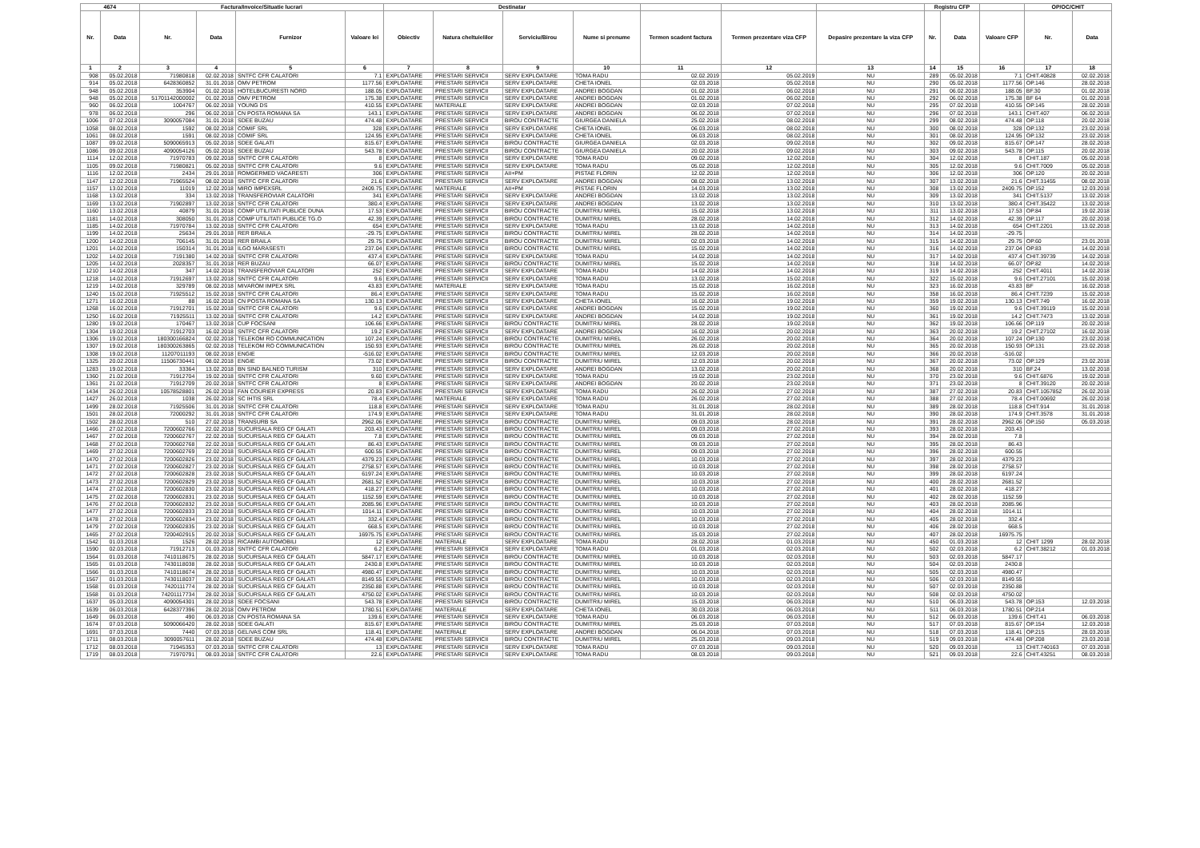| 4674 | | Factura/Invoice/Situatie lucrari | | | | Destinatar | | | | | | | Registru CFP | | | OP/OC/CHIT | |
| --- | --- | --- | --- | --- | --- | --- | --- | --- | --- | --- | --- | --- | --- | --- | --- | --- | --- |
| Nr. | Data | Nr. | Data | Furnizor | Valoare lei | Obiectiv | Natura cheltuielilor | Serviciu/Birou | Nume si prenume | Termen scadent factura | Termen prezentare viza CFP | Depasire prezentare la viza CFP | Nr. | Data | Valoare CFP | Nr. | Data |
| 1 | 2 | 3 | 4 | 5 | 6 | 7 | 8 | 9 | 10 | 11 | 12 | 13 | 14 | 15 | 16 | 17 | 18 |
| 908 | 05.02.2018 | 71980818 | 02.02.2018 | SNTFC CFR CALATORI | 7.1 | EXPLOATARE | PRESTARI SERVICII | SERV EXPLOATARE | TOMA RADU | 02.02.2019 | 05.02.2019 | NU | 289 | 05.02.2018 | 7.1 | CHIT.40828 | 02.02.2018 |
| 914 | 05.02.2018 | 6428360852 | 31.01.2018 | OMV PETROM | 1177.56 | EXPLOATARE | PRESTARI SERVICII | SERV EXPLOATARE | CHETA IONEL | 02.03.2018 | 05.02.2018 | NU | 290 | 05.02.2018 | 1177.56 | OP.146 | 28.02.2018 |
| 948 | 05.02.2018 | 353904 | 01.02.2018 | HOTELBUCURESTI NORD | 188.05 | EXPLOATARE | PRESTARI SERVICII | SERV EXPLOATARE | ANDREI BOGDAN | 01.02.2018 | 06.02.2018 | NU | 291 | 06.02.2018 | 188.05 | BF.30 | 01.02.2018 |
| 948 | 05.02.2018 | 51701142000002 | 01.02.2018 | OMV PETROM | 175.38 | EXPLOATARE | PRESTARI SERVICII | SERV EXPLOATARE | ANDREI BOGDAN | 01.02.2018 | 06.02.2018 | NU | 292 | 06.02.2018 | 175.38 | BF 64 | 01.02.2018 |
| 960 | 06.02.2018 | 1004767 | 06.02.2018 | YOUNG DS | 410.55 | EXPLOATARE | MATERIALE | SERV EXPLOATARE | ANDREI BOGDAN | 02.03.2018 | 07.02.2018 | NU | 295 | 07.02.2018 | 410.55 | OP.145 | 28.02.2018 |
| 978 | 06.02.2018 | 296 | 06.02.2018 | CN POSTA ROMANA SA | 143.1 | EXPLOATARE | PRESTARI SERVICII | SERV EXPLOATARE | ANDREI BOGDAN | 06.02.2018 | 07.02.2018 | NU | 296 | 07.02.2018 | 143.1 | CHIT.407 | 06.02.2018 |
| 1006 | 07.02.2018 | 3090057084 | 31.01.2018 | SDEE BUZAU | 474.48 | EXPLOATARE | PRESTARI SERVICII | BIROU CONTRACTE | GIURGEA DANIELA | 25.02.2018 | 08.02.2018 | NU | 299 | 08.02.2018 | 474.48 | OP.118 | 20.02.2018 |
| 1058 | 08.02.2018 | 1592 | 08.02.2018 | COMIF SRL | 328 | EXPLOATARE | PRESTARI SERVICII | SERV EXPLOATARE | CHETA IONEL | 06.03.2018 | 08.02.2018 | NU | 300 | 08.02.2018 | 328 | OP.132 | 23.02.2018 |
| 1061 | 08.02.2018 | 1591 | 08.02.2018 | COMIF SRL | 124.95 | EXPLOATARE | PRESTARI SERVICII | SERV EXPLOATARE | CHETA IONEL | 06.03.2018 | 08.02.2018 | NU | 301 | 08.02.2018 | 124.95 | OP.132 | 23.02.2018 |
| 1087 | 09.02.2018 | 5090065913 | 05.02.2018 | SDEE GALATI | 815.67 | EXPLOATARE | PRESTARI SERVICII | BIROU CONTRACTE | GIURGEA DANIELA | 02.03.2018 | 09.02.2018 | NU | 302 | 09.02.2018 | 815.67 | OP.147 | 28.02.2018 |
| 1086 | 09.02.2018 | 4090054126 | 05.02.2018 | SDEE BUZAU | 543.78 | EXPLOATARE | PRESTARI SERVICII | BIROU CONTRACTE | GIURGEA DANIELA | 20.02.2018 | 09.02.2018 | NU | 303 | 09.02.2018 | 543.78 | OP.115 | 20.02.2018 |
| 1114 | 12.02.2018 | 71970783 | 09.02.2018 | SNTFC CFR CALATORI | 8 | EXPLOATARE | PRESTARI SERVICII | SERV EXPLOATARE | TOMA RADU | 09.02.2018 | 12.02.2018 | NU | 304 | 12.02.2018 | 8 | CHIT.187 | 05.02.2018 |
| 1105 | 09.02.2018 | 71980821 | 05.02.2018 | SNTFC CFR CALATORI | 9.6 | EXPLOATARE | PRESTARI SERVICII | SERV EXPLOATARE | TOMA RADU | 05.02.2018 | 12.02.2018 | NU | 305 | 12.02.2018 | 9.6 | CHIT.7009 | 05.02.2018 |
| 1116 | 12.02.2018 | 2434 | 29.01.2018 | ROMGERMED VACARESTI | 306 | EXPLOATARE | PRESTARI SERVICII | AII+PM | PISTAE FLORIN | 12.02.2018 | 12.02.2018 | NU | 306 | 12.02.2018 | 306 | OP.120 | 20.02.2018 |
| 1147 | 12.02.2018 | 71965524 | 08.02.2018 | SNTFC CFR CALATORI | 21.6 | EXPLOATARE | PRESTARI SERVICII | SERV EXPLOATARE | ANDREI BOGDAN | 08.02.2018 | 13.02.2018 | NU | 307 | 13.02.2018 | 21.6 | CHIT.31455 | 08.02.2018 |
| 1157 | 13.02.2018 | 11019 | 12.02.2018 | MIRO IMPEXSRL | 2409.75 | EXPLOATARE | MATERIALE | AII+PM | PISTAE FLORIN | 14.03.2018 | 13.02.2018 | NU | 308 | 13.02.2018 | 2409.75 | OP.152 | 12.03.2018 |
| 1168 | 13.02.2018 | 334 | 13.02.2018 | TRANSFEROVIAR CALATORI | 341 | EXPLOATARE | PRESTARI SERVICII | SERV EXPLOATARE | ANDREI BOGDAN | 13.02.2018 | 13.02.2018 | NU | 309 | 13.02.2018 | 341 | CHIT.5137 | 13.02.2018 |
| 1169 | 13.02.2018 | 71902897 | 13.02.2018 | SNTFC CFR CALATORI | 380.4 | EXPLOATARE | PRESTARI SERVICII | SERV EXPLOATARE | ANDREI BOGDAN | 13.02.2018 | 13.02.2018 | NU | 310 | 13.02.2018 | 380.4 | CHIT.35422 | 13.02.2018 |
| 1160 | 13.02.2018 | 40879 | 31.01.2018 | COMP UTILITATI PUBLICE DUNA | 17.53 | EXPLOATARE | PRESTARI SERVICII | BIROU CONTRACTE | DUMITRIU MIREL | 15.02.2018 | 13.02.2018 | NU | 311 | 13.02.2018 | 17.53 | OP.84 | 19.02.2018 |
| 1181 | 14.02.2018 | 308050 | 31.01.2018 | COMP UTILITATI PUBLICE TG.O | 42.39 | EXPLOATARE | PRESTARI SERVICII | BIROU CONTRACTE | DUMITRIU MIREL | 28.02.2018 | 14.02.2018 | NU | 312 | 14.02.2018 | 42.39 | OP.117 | 20.02.2018 |
| 1185 | 14.02.2018 | 71970784 | 13.02.2018 | SNTFC CFR CALATORI | 654 | EXPLOATARE | PRESTARI SERVICII | SERV EXPLOATARE | TOMA RADU | 13.02.2018 | 14.02.2018 | NU | 313 | 14.02.2018 | 654 | CHIT.2201 | 13.02.2018 |
| 1199 | 14.02.2018 | 25634 | 29.01.2018 | RER BRAILA | -29.75 | EXPLOATARE | PRESTARI SERVICII | BIROU CONTRACTE | DUMITRIU MIREL | 28.02.2018 | 14.02.2018 | NU | 314 | 14.02.2018 | -29.75 | | |
| 1200 | 14.02.2018 | 706145 | 31.01.2018 | RER BRAILA | 29.75 | EXPLOATARE | PRESTARI SERVICII | BIROU CONTRACTE | DUMITRIU MIREL | 02.03.2018 | 14.02.2018 | NU | 315 | 14.02.2018 | 29.75 | OP.60 | 23.01.2018 |
| 1201 | 14.02.2018 | 150314 | 31.01.2018 | ILGO MARASESTI | 237.04 | EXPLOATARE | PRESTARI SERVICII | BIROU CONTRACTE | DUMITRIU MIREL | 15.02.2018 | 14.02.2018 | NU | 316 | 14.02.2018 | 237.04 | OP.83 | 14.02.2018 |
| 1202 | 14.02.2018 | 7191380 | 14.02.2018 | SNTFC CFR CALATORI | 437.4 | EXPLOATARE | PRESTARI SERVICII | SERV EXPLOATARE | TOMA RADU | 14.02.2018 | 14.02.2018 | NU | 317 | 14.02.2018 | 437.4 | CHIT.39739 | 14.02.2018 |
| 1205 | 14.02.2018 | 2028357 | 31.01.2018 | RER BUZAU | 66.07 | EXPLOATARE | PRESTARI SERVICII | BIROU CONTRACTE | DUMITRIU MIREL | 15.02.2018 | 14.02.2018 | NU | 318 | 14.02.2018 | 66.07 | OP.82 | 14.02.2018 |
| 1210 | 14.02.2018 | 347 | 14.02.2018 | TRANSFEROVIAR CALATORI | 252 | EXPLOATARE | PRESTARI SERVICII | SERV EXPLOATARE | TOMA RADU | 14.02.2018 | 14.02.2018 | NU | 319 | 14.02.2018 | 252 | CHIT.4011 | 14.02.2018 |
| 1218 | 14.02.2018 | 71912697 | 13.02.2018 | SNTFC CFR CALATORI | 9.6 | EXPLOATARE | PRESTARI SERVICII | SERV EXPLOATARE | TOMA RADU | 13.02.2018 | 15.02.2018 | NU | 322 | 15.02.2018 | 9.6 | CHIT.27101 | 15.02.2018 |
| 1219 | 14.02.2018 | 329789 | 08.02.2018 | MIVAROM IMPEX SRL | 43.83 | EXPLOATARE | MATERIALE | SERV EXPLOATARE | TOMA RADU | 15.02.2018 | 16.02.2018 | NU | 323 | 16.02.2018 | 43.83 | BF | 16.02.2018 |
| 1240 | 15.02.2018 | 71925512 | 15.02.2018 | SNTFC CFR CALATORI | 86.4 | EXPLOATARE | PRESTARI SERVICII | SERV EXPLOATARE | TOMA RADU | 15.02.2018 | 16.02.2018 | NU | 358 | 16.02.2018 | 86.4 | CHIT.7239 | 15.02.2018 |
| 1271 | 16.02.2018 | 88 | 16.02.2018 | CN POSTA ROMANA SA | 130.13 | EXPLOATARE | PRESTARI SERVICII | SERV EXPLOATARE | CHETA IONEL | 16.02.2018 | 19.02.2018 | NU | 359 | 19.02.2018 | 130.13 | CHIT.749 | 16.02.2018 |
| 1268 | 16.02.2018 | 71912701 | 15.02.2018 | SNTFC CFR CALATORI | 9.6 | EXPLOATARE | PRESTARI SERVICII | SERV EXPLOATARE | ANDREI BOGDAN | 15.02.2018 | 19.02.2018 | NU | 360 | 19.02.2018 | 9.6 | CHIT.39119 | 15.02.2018 |
| 1250 | 16.02.2018 | 71925511 | 13.02.2018 | SNTFC CFR CALATORI | 14.2 | EXPLOATARE | PRESTARI SERVICII | SERV EXPLOATARE | ANDREI BOGDAN | 14.02.2018 | 19.02.2018 | NU | 361 | 19.02.2018 | 14.2 | CHIT.7473 | 13.02.2018 |
| 1280 | 19.02.2018 | 170467 | 13.02.2018 | CUP FOCSANI | 106.66 | EXPLOATARE | PRESTARI SERVICII | BIROU CONTRACTE | DUMITRIU MIREL | 28.02.2018 | 19.02.2018 | NU | 362 | 19.02.2018 | 106.66 | OP.119 | 20.02.2018 |
| 1304 | 19.02.2018 | 71912703 | 16.02.2018 | SNTFC CFR CALATORI | 19.2 | EXPLOATARE | PRESTARI SERVICII | SERV EXPLOATARE | ANDREI BOGDAN | 16.02.2018 | 20.02.2018 | NU | 363 | 20.02.2018 | 19.2 | CHIT.27102 | 16.02.2018 |
| 1306 | 19.02.2018 | 180300166824 | 02.02.2018 | TELEKOM RO COMMUNICATION | 107.24 | EXPLOATARE | PRESTARI SERVICII | BIROU CONTRACTE | DUMITRIU MIREL | 26.02.2018 | 20.02.2018 | NU | 364 | 20.02.2018 | 107.24 | OP.130 | 23.02.2018 |
| 1307 | 19.02.2018 | 180300263865 | 02.02.2018 | TELEKOM RO COMMUNICATION | 150.93 | EXPLOATARE | PRESTARI SERVICII | BIROU CONTRACTE | DUMITRIU MIREL | 26.02.2018 | 20.02.2018 | NU | 365 | 20.02.2018 | 150.93 | OP.131 | 23.02.2018 |
| 1308 | 19.02.2018 | 11207011193 | 08.02.2018 | ENGIE | -516.02 | EXPLOATARE | PRESTARI SERVICII | BIROU CONTRACTE | DUMITRIU MIREL | 12.03.2018 | 20.02.2018 | NU | 366 | 20.02.2018 | -516.02 | | |
| 1325 | 20.02.2018 | 11506730441 | 08.02.2018 | ENGIE | 73.02 | EXPLOATARE | PRESTARI SERVICII | BIROU CONTRACTE | DUMITRIU MIREL | 12.03.2018 | 20.02.2018 | NU | 367 | 20.02.2018 | 73.02 | OP.129 | 23.02.2018 |
| 1283 | 19.02.2018 | 33364 | 13.02.2018 | BN SIND BALNEO TURISM | 310 | EXPLOATARE | PRESTARI SERVICII | SERV EXPLOATARE | ANDREI BOGDAN | 13.02.2018 | 20.02.2018 | NU | 368 | 20.02.2018 | 310 | BF.24 | 13.02.2018 |
| 1360 | 21.02.2018 | 71912704 | 19.02.2018 | SNTFC CFR CALATORI | 9.60 | EXPLOATARE | PRESTARI SERVICII | SERV EXPLOATARE | TOMA RADU | 19.02.2018 | 23.02.2018 | NU | 370 | 23.02.2018 | 9.6 | CHIT.6876 | 19.02.2018 |
| 1361 | 21.02.2018 | 71912709 | 20.02.2018 | SNTFC CFR CALATORI | 8 | EXPLOATARE | PRESTARI SERVICII | SERV EXPLOATARE | ANDREI BOGDAN | 20.02.2018 | 23.02.2018 | NU | 371 | 23.02.2018 | 8 | CHIT.39120 | 20.02.2018 |
| 1434 | 26.02.2018 | 10578528801 | 26.02.2018 | FAN COURIER EXPRESS | 20.83 | EXPLOATARE | PRESTARI SERVICII | SERV EXPLOATARE | TOMA RADU | 26.02.2018 | 27.02.2018 | NU | 387 | 27.02.2018 | 20.83 | CHIT.1057852 | 26.02.2018 |
| 1427 | 26.02.2018 | 1038 | 26.02.2018 | SC IHTIS SRL | 78.4 | EXPLOATARE | MATERIALE | SERV EXPLOATARE | TOMA RADU | 26.02.2018 | 27.02.2018 | NU | 388 | 27.02.2018 | 78.4 | CHIT.00692 | 26.02.2018 |
| 1499 | 28.02.2018 | 71925506 | 31.01.2018 | SNTFC CFR CALATORI | 118.8 | EXPLOATARE | PRESTARI SERVICII | SERV EXPLOATARE | TOMA RADU | 31.01.2018 | 28.02.2018 | NU | 389 | 28.02.2018 | 118.8 | CHIT.914 | 31.01.2018 |
| 1501 | 28.02.2018 | 72000292 | 31.01.2018 | SNTFC CFR CALATORI | 174.9 | EXPLOATARE | PRESTARI SERVICII | SERV EXPLOATARE | TOMA RADU | 31.01.2018 | 28.02.2018 | NU | 390 | 28.02.2018 | 174.9 | CHIT.3578 | 31.01.2018 |
| 1502 | 28.02.2018 | 510 | 27.02.2018 | TRANSURB SA | 2962.06 | EXPLOATARE | PRESTARI SERVICII | BIROU CONTRACTE | DUMITRIU MIREL | 09.03.2018 | 28.02.2018 | NU | 391 | 28.02.2018 | 2962.06 | OP.150 | 05.03.2018 |
| 1466 | 27.02.2018 | 7200602766 | 22.02.2018 | SUCURSALA REG CF GALATI | 203.43 | EXPLOATARE | PRESTARI SERVICII | BIROU CONTRACTE | DUMITRIU MIREL | 09.03.2018 | 27.02.2018 | NU | 393 | 28.02.2018 | 203.43 | | |
| 1467 | 27.02.2018 | 7200602767 | 22.02.2018 | SUCURSALA REG CF GALATI | 7.8 | EXPLOATARE | PRESTARI SERVICII | BIROU CONTRACTE | DUMITRIU MIREL | 09.03.2018 | 27.02.2018 | NU | 394 | 28.02.2018 | 7.8 | | |
| 1468 | 27.02.2018 | 7200602768 | 22.02.2018 | SUCURSALA REG CF GALATI | 86.43 | EXPLOATARE | PRESTARI SERVICII | BIROU CONTRACTE | DUMITRIU MIREL | 09.03.2018 | 27.02.2018 | NU | 395 | 28.02.2018 | 86.43 | | |
| 1469 | 27.02.2018 | 7200602769 | 22.02.2018 | SUCURSALA REG CF GALATI | 600.55 | EXPLOATARE | PRESTARI SERVICII | BIROU CONTRACTE | DUMITRIU MIREL | 09.03.2018 | 27.02.2018 | NU | 396 | 28.02.2018 | 600.55 | | |
| 1470 | 27.02.2018 | 7200602826 | 23.02.2018 | SUCURSALA REG CF GALATI | 4379.23 | EXPLOATARE | PRESTARI SERVICII | BIROU CONTRACTE | DUMITRIU MIREL | 10.03.2018 | 27.02.2018 | NU | 397 | 28.02.2018 | 4379.23 | | |
| 1471 | 27.02.2018 | 7200602827 | 23.02.2018 | SUCURSALA REG CF GALATI | 2758.57 | EXPLOATARE | PRESTARI SERVICII | BIROU CONTRACTE | DUMITRIU MIREL | 10.03.2018 | 27.02.2018 | NU | 398 | 28.02.2018 | 2758.57 | | |
| 1472 | 27.02.2018 | 7200602828 | 23.02.2018 | SUCURSALA REG CF GALATI | 6197.24 | EXPLOATARE | PRESTARI SERVICII | BIROU CONTRACTE | DUMITRIU MIREL | 10.03.2018 | 27.02.2018 | NU | 399 | 28.02.2018 | 6197.24 | | |
| 1473 | 27.02.2018 | 7200602829 | 23.02.2018 | SUCURSALA REG CF GALATI | 2681.52 | EXPLOATARE | PRESTARI SERVICII | BIROU CONTRACTE | DUMITRIU MIREL | 10.03.2018 | 27.02.2018 | NU | 400 | 28.02.2018 | 2681.52 | | |
| 1474 | 27.02.2018 | 7200602830 | 23.02.2018 | SUCURSALA REG CF GALATI | 418.27 | EXPLOATARE | PRESTARI SERVICII | BIROU CONTRACTE | DUMITRIU MIREL | 10.03.2018 | 27.02.2018 | NU | 401 | 28.02.2018 | 418.27 | | |
| 1475 | 27.02.2018 | 7200602831 | 23.02.2018 | SUCURSALA REG CF GALATI | 1152.59 | EXPLOATARE | PRESTARI SERVICII | BIROU CONTRACTE | DUMITRIU MIREL | 10.03.2018 | 27.02.2018 | NU | 402 | 28.02.2018 | 1152.59 | | |
| 1476 | 27.02.2018 | 7200602832 | 23.02.2018 | SUCURSALA REG CF GALATI | 2085.96 | EXPLOATARE | PRESTARI SERVICII | BIROU CONTRACTE | DUMITRIU MIREL | 10.03.2018 | 27.02.2018 | NU | 403 | 28.02.2018 | 2085.96 | | |
| 1477 | 27.02.2018 | 7200602833 | 23.02.2018 | SUCURSALA REG CF GALATI | 1014.11 | EXPLOATARE | PRESTARI SERVICII | BIROU CONTRACTE | DUMITRIU MIREL | 10.03.2018 | 27.02.2018 | NU | 404 | 28.02.2018 | 1014.11 | | |
| 1478 | 27.02.2018 | 7200602834 | 23.02.2018 | SUCURSALA REG CF GALATI | 332.4 | EXPLOATARE | PRESTARI SERVICII | BIROU CONTRACTE | DUMITRIU MIREL | 10.03.2018 | 27.02.2018 | NU | 405 | 28.02.2018 | 332.4 | | |
| 1479 | 27.02.2018 | 7200602835 | 23.02.2018 | SUCURSALA REG CF GALATI | 668.5 | EXPLOATARE | PRESTARI SERVICII | BIROU CONTRACTE | DUMITRIU MIREL | 10.03.2018 | 27.02.2018 | NU | 406 | 28.02.2018 | 668.5 | | |
| 1465 | 27.02.2018 | 7200402915 | 20.02.2018 | SUCURSALA REG CF GALATI | 16975.75 | EXPLOATARE | PRESTARI SERVICII | BIROU CONTRACTE | DUMITRIU MIREL | 15.03.2018 | 27.02.2018 | NU | 407 | 28.02.2018 | 16975.75 | | |
| 1542 | 01.03.2018 | 1526 | 28.02.2018 | RICAMBI AUTOMOBILI | 12 | EXPLOATARE | MATERIALE | SERV EXPLOATARE | TOMA RADU | 28.02.2018 | 01.03.2018 | NU | 450 | 01.03.2018 | 12 | CHIT 1299 | 28.02.2018 |
| 1590 | 02.03.2018 | 71912713 | 01.03.2018 | SNTFC CFR CALATORI | 6.2 | EXPLOATARE | PRESTARI SERVICII | SERV EXPLOATARE | TOMA RADU | 01.03.2018 | 02.03.2018 | NU | 502 | 02.03.2018 | 6.2 | CHIT.38212 | 01.03.2018 |
| 1564 | 01.03.2018 | 7410118675 | 28.02.2018 | SUCURSALA REG CF GALATI | 5847.17 | EXPLOATARE | PRESTARI SERVICII | BIROU CONTRACTE | DUMITRIU MIREL | 10.03.2018 | 02.03.2018 | NU | 503 | 02.03.2018 | 5847.17 | | |
| 1565 | 01.03.2018 | 7430118038 | 28.02.2018 | SUCURSALA REG CF GALATI | 2430.8 | EXPLOATARE | PRESTARI SERVICII | BIROU CONTRACTE | DUMITRIU MIREL | 10.03.2018 | 02.03.2018 | NU | 504 | 02.03.2018 | 2430.8 | | |
| 1566 | 01.03.2018 | 7410118674 | 28.02.2018 | SUCURSALA REG CF GALATI | 4980.47 | EXPLOATARE | PRESTARI SERVICII | BIROU CONTRACTE | DUMITRIU MIREL | 10.03.2018 | 02.03.2018 | NU | 505 | 02.03.2018 | 4980.47 | | |
| 1567 | 01.03.2018 | 7430118037 | 28.02.2018 | SUCURSALA REG CF GALATI | 8149.55 | EXPLOATARE | PRESTARI SERVICII | BIROU CONTRACTE | DUMITRIU MIREL | 10.03.2018 | 02.03.2018 | NU | 506 | 02.03.2018 | 8149.55 | | |
| 1568 | 01.03.2018 | 7420111774 | 28.02.2018 | SUCURSALA REG CF GALATI | 2350.88 | EXPLOATARE | PRESTARI SERVICII | BIROU CONTRACTE | DUMITRIU MIREL | 10.03.2018 | 02.03.2018 | NU | 507 | 02.03.2018 | 2350.88 | | |
| 1568 | 01.03.2018 | 74201117734 | 28.02.2018 | SUCURSALA REG CF GALATI | 4750.02 | EXPLOATARE | PRESTARI SERVICII | BIROU CONTRACTE | DUMITRIU MIREL | 10.03.2018 | 02.03.2018 | NU | 508 | 02.03.2018 | 4750.02 | | |
| 1637 | 05.03.2018 | 4090054301 | 28.02.2018 | SDEE FOCSANI | 543.78 | EXPLOATARE | PRESTARI SERVICII | BIROU CONTRACTE | DUMITRIU MIREL | 15.03.2018 | 06.03.2018 | NU | 510 | 06.03.2018 | 543.78 | OP.153 | 12.03.2018 |
| 1639 | 06.03.2018 | 6428377396 | 28.02.2018 | OMV PETROM | 1780.51 | EXPLOATARE | MATERIALE | SERV EXPLOATARE | CHETA IONEL | 30.03.2018 | 06.03.2018 | NU | 511 | 06.03.2018 | 1780.51 | OP.214 | |
| 1649 | 06.03.2018 | 490 | 06.03.2018 | CN POSTA ROMANA SA | 139.6 | EXPLOATARE | PRESTARI SERVICII | SERV EXPLOATARE | TOMA RADU | 06.03.2018 | 06.03.2018 | NU | 512 | 06.03.2018 | 139.6 | CHIT.41 | 06.03.2018 |
| 1674 | 07.03.2018 | 5090066420 | 28.02.2018 | SDEE GALATI | 815.67 | EXPLOATARE | PRESTARI SERVICII | BIROU CONTRACTE | DUMITRIU MIREL | 25.03.2018 | 07.03.2018 | NU | 517 | 07.03.2018 | 815.67 | OP.154 | 12.03.2018 |
| 1691 | 07.03.2018 | 7440 | 07.03.2018 | GELIVAS COM SRL | 118.41 | EXPLOATARE | MATERIALE | SERV EXPLOATARE | ANDREI BOGDAN | 06.04.2018 | 07.03.2018 | NU | 518 | 07.03.2018 | 118.41 | OP.215 | 28.03.2018 |
| 1711 | 08.03.2018 | 3090057611 | 28.02.2018 | SDEE BUZAU | 474.48 | EXPLOATARE | PRESTARI SERVICII | BIROU CONTRACTE | DUMITRIU MIREL | 25.03.2018 | 09.03.2018 | NU | 519 | 09.03.2018 | 474.48 | OP.208 | 23.03.2018 |
| 1712 | 08.03.2018 | 71945353 | 07.03.2018 | SNTFC CFR CALATORI | 13 | EXPLOATARE | PRESTARI SERVICII | SERV EXPLOATARE | TOMA RADU | 07.03.2018 | 09.03.2018 | NU | 520 | 09.03.2018 | 13 | CHIT.740163 | 07.03.2018 |
| 1719 | 08.03.2018 | 71970791 | 08.03.2018 | SNTFC CFR CALATORI | 22.6 | EXPLOATARE | PRESTARI SERVICII | SERV EXPLOATARE | TOMA RADU | 08.03.2018 | 09.03.2018 | NU | 521 | 09.03.2018 | 22.6 | CHIT.43251 | 08.03.2018 |